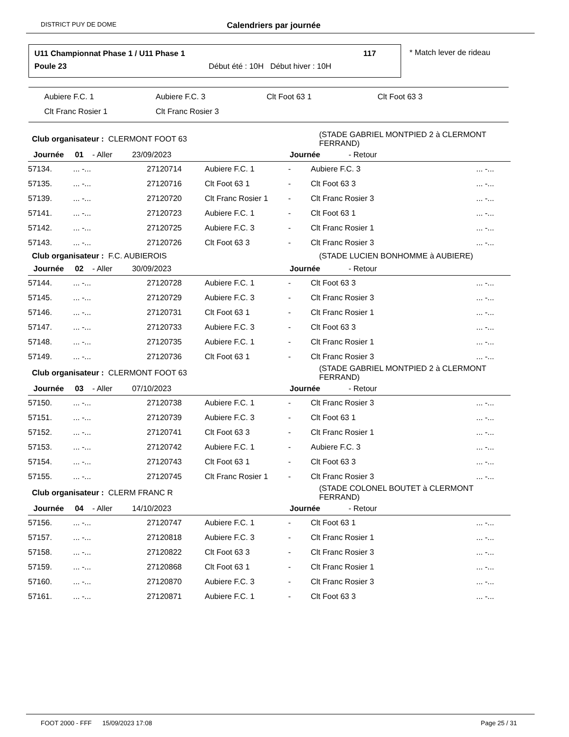DISTRICT PUY DE DOME Calendriers par journée
U11 Championnat Phase 1 / U11 Phase 1
117
Poule 23
Début été : 10H Début hiver : 10H
* Match lever de rideau
Aubiere F.C. 1 Aubiere F.C. 3 Clt Foot 63 1 Clt Foot 63 3
Clt Franc Rosier 1 Clt Franc Rosier 3
| Club organisateur : CLERMONT FOOT 63 | | | | | (STADE GABRIEL MONTPIED 2 à CLERMONT FERRAND) | |
| Journée 01 - Aller 23/09/2023 | | | | Journée - Retour | | |
| 57134. | ... -... | 27120714 | Aubiere F.C. 1 | - | Aubiere F.C. 3 | ... -... |
| 57135. | ... -... | 27120716 | Clt Foot 63 1 | - | Clt Foot 63 3 | ... -... |
| 57139. | ... -... | 27120720 | Clt Franc Rosier 1 | - | Clt Franc Rosier 3 | ... -... |
| 57141. | ... -... | 27120723 | Aubiere F.C. 1 | - | Clt Foot 63 1 | ... -... |
| 57142. | ... -... | 27120725 | Aubiere F.C. 3 | - | Clt Franc Rosier 1 | ... -... |
| 57143. | ... -... | 27120726 | Clt Foot 63 3 | - | Clt Franc Rosier 3 | ... -... |
| Club organisateur : F.C. AUBIEROIS | | | | | (STADE LUCIEN BONHOMME à AUBIERE) | |
| Journée 02 - Aller 30/09/2023 | | | | Journée - Retour | | |
| 57144. | ... -... | 27120728 | Aubiere F.C. 1 | - | Clt Foot 63 3 | ... -... |
| 57145. | ... -... | 27120729 | Aubiere F.C. 3 | - | Clt Franc Rosier 3 | ... -... |
| 57146. | ... -... | 27120731 | Clt Foot 63 1 | - | Clt Franc Rosier 1 | ... -... |
| 57147. | ... -... | 27120733 | Aubiere F.C. 3 | - | Clt Foot 63 3 | ... -... |
| 57148. | ... -... | 27120735 | Aubiere F.C. 1 | - | Clt Franc Rosier 1 | ... -... |
| 57149. | ... -... | 27120736 | Clt Foot 63 1 | - | Clt Franc Rosier 3 | ... -... |
| Club organisateur : CLERMONT FOOT 63 | | | | | (STADE GABRIEL MONTPIED 2 à CLERMONT FERRAND) | |
| Journée 03 - Aller 07/10/2023 | | | | Journée - Retour | | |
| 57150. | ... -... | 27120738 | Aubiere F.C. 1 | - | Clt Franc Rosier 3 | ... -... |
| 57151. | ... -... | 27120739 | Aubiere F.C. 3 | - | Clt Foot 63 1 | ... -... |
| 57152. | ... -... | 27120741 | Clt Foot 63 3 | - | Clt Franc Rosier 1 | ... -... |
| 57153. | ... -... | 27120742 | Aubiere F.C. 1 | - | Aubiere F.C. 3 | ... -... |
| 57154. | ... -... | 27120743 | Clt Foot 63 1 | - | Clt Foot 63 3 | ... -... |
| 57155. | ... -... | 27120745 | Clt Franc Rosier 1 | - | Clt Franc Rosier 3 | ... -... |
| Club organisateur : CLERM FRANC R | | | | | (STADE COLONEL BOUTET à CLERMONT FERRAND) | |
| Journée 04 - Aller 14/10/2023 | | | | Journée - Retour | | |
| 57156. | ... -... | 27120747 | Aubiere F.C. 1 | - | Clt Foot 63 1 | ... -... |
| 57157. | ... -... | 27120818 | Aubiere F.C. 3 | - | Clt Franc Rosier 1 | ... -... |
| 57158. | ... -... | 27120822 | Clt Foot 63 3 | - | Clt Franc Rosier 3 | ... -... |
| 57159. | ... -... | 27120868 | Clt Foot 63 1 | - | Clt Franc Rosier 1 | ... -... |
| 57160. | ... -... | 27120870 | Aubiere F.C. 3 | - | Clt Franc Rosier 3 | ... -... |
| 57161. | ... -... | 27120871 | Aubiere F.C. 1 | - | Clt Foot 63 3 | ... -... |
FOOT 2000 - FFF 15/09/2023 17:08 Page 25 / 31